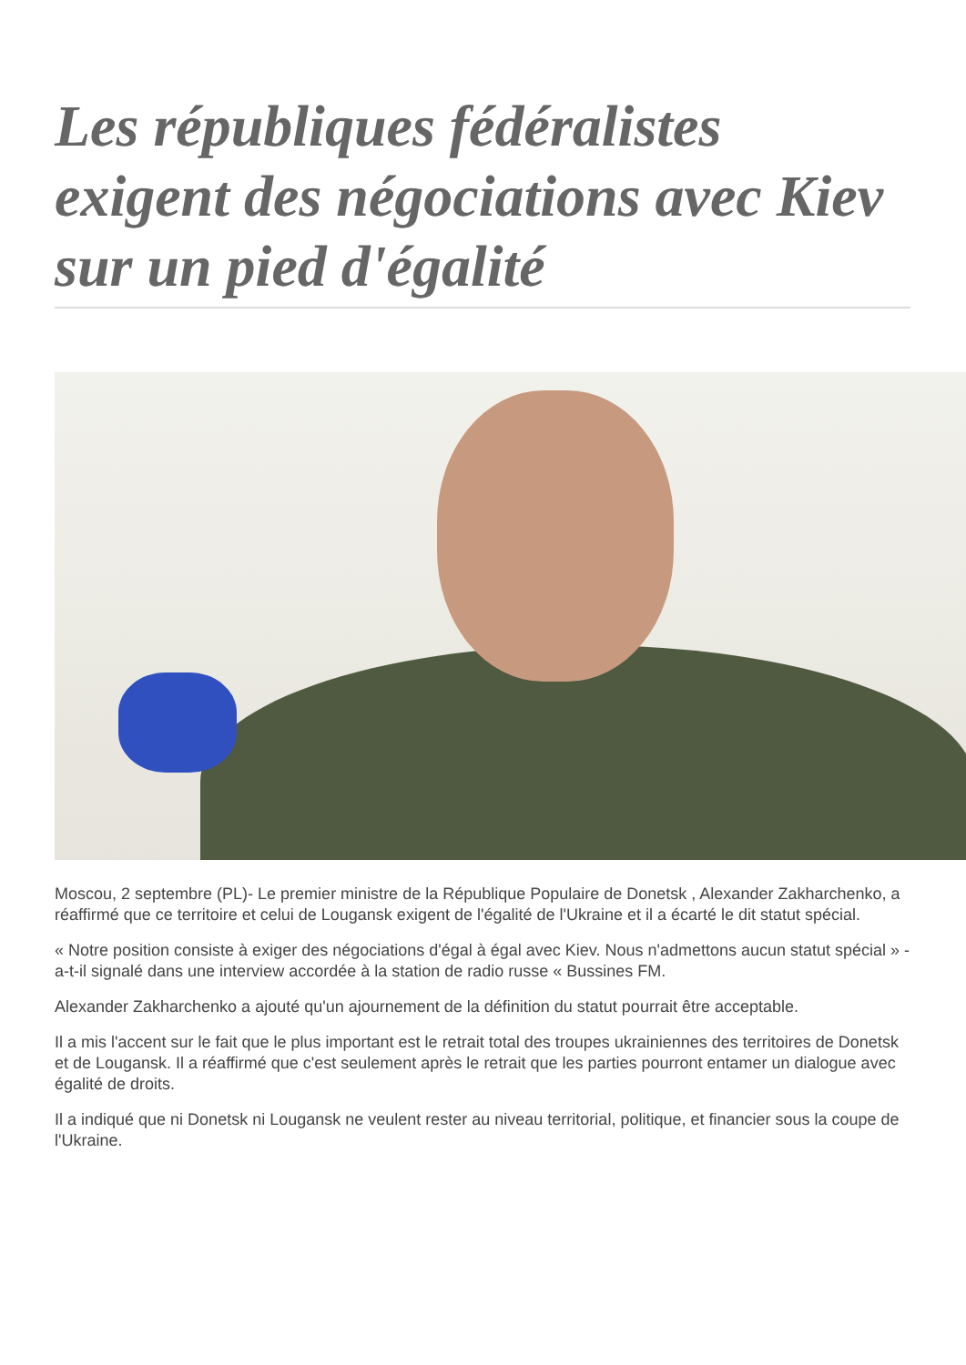Les républiques fédéralistes exigent des négociations avec Kiev sur un pied d'égalité
Moscou, 2 septembre (PL)- Le premier ministre de la République Populaire de Donetsk , Alexander Zakharchenko, a réaffirmé que ce territoire et celui de Lougansk exigent de l'égalité de l'Ukraine et il a écarté le dit statut spécial.
« Notre position consiste à exiger des négociations d'égal à égal avec Kiev. Nous n'admettons aucun statut spécial » -a-t-il signalé dans une interview accordée à la station de radio russe « Bussines FM.
Alexander Zakharchenko a ajouté qu'un ajournement de la définition du statut pourrait être acceptable.
Il a mis l'accent sur le fait que le plus important est le retrait total des troupes ukrainiennes des territoires de Donetsk et de Lougansk. Il a réaffirmé que c'est seulement après le retrait que les parties pourront entamer un dialogue avec égalité de droits.
Il a indiqué que ni Donetsk ni Lougansk ne veulent rester au niveau territorial, politique, et financier sous la coupe de l'Ukraine.